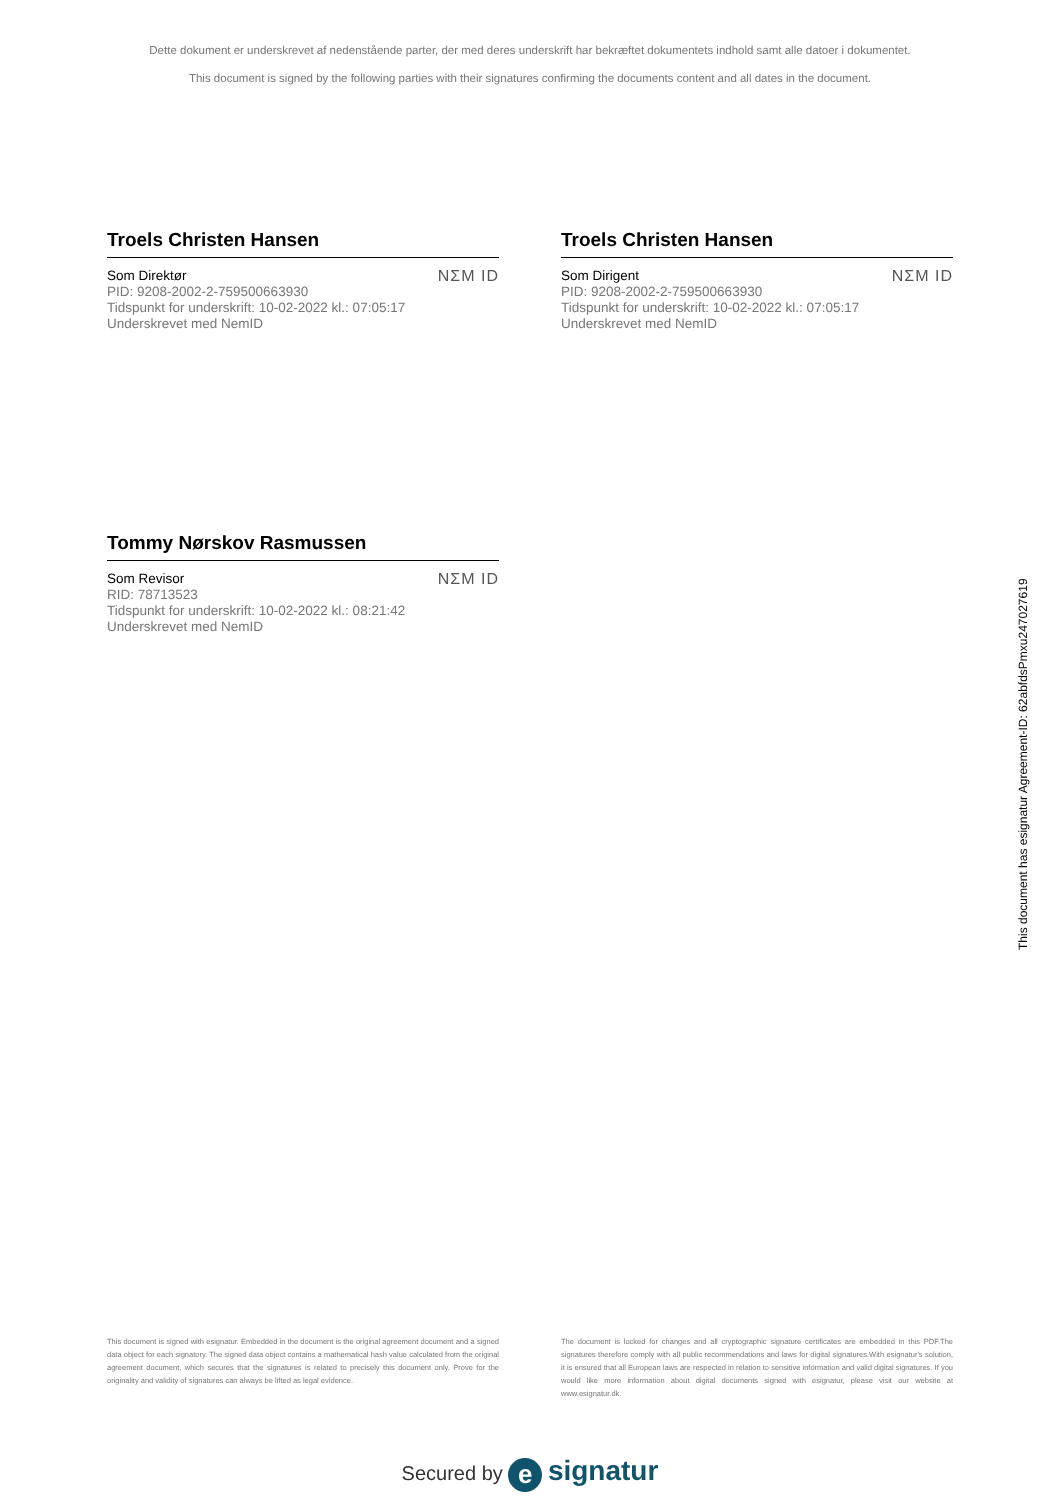Dette dokument er underskrevet af nedenstående parter, der med deres underskrift har bekræftet dokumentets indhold samt alle datoer i dokumentet.
This document is signed by the following parties with their signatures confirming the documents content and all dates in the document.
Troels Christen Hansen
Som Direktør
PID: 9208-2002-2-759500663930
Tidspunkt for underskrift: 10-02-2022 kl.: 07:05:17
Underskrevet med NemID
NΣM ID
Troels Christen Hansen
Som Dirigent
PID: 9208-2002-2-759500663930
Tidspunkt for underskrift: 10-02-2022 kl.: 07:05:17
Underskrevet med NemID
NΣM ID
Tommy Nørskov Rasmussen
Som Revisor
RID: 78713523
Tidspunkt for underskrift: 10-02-2022 kl.: 08:21:42
Underskrevet med NemID
NΣM ID
This document has esignatur Agreement-ID: 62abfdsPmxu247027619
This document is signed with esignatur. Embedded in the document is the original agreement document and a signed data object for each signatory. The signed data object contains a mathematical hash value calculated from the original agreement document, which secures that the signatures is related to precisely this document only. Prove for the originality and validity of signatures can always be lifted as legal evidence.
The document is locked for changes and all cryptographic signature certificates are embedded in this PDF.The signatures therefore comply with all public recommendations and laws for digital signatures.With esignatur's solution, it is ensured that all European laws are respected in relation to sensitive information and valid digital signatures. If you would like more information about digital documents signed with esignatur, please visit our website at www.esignatur.dk.
Secured by e signatur